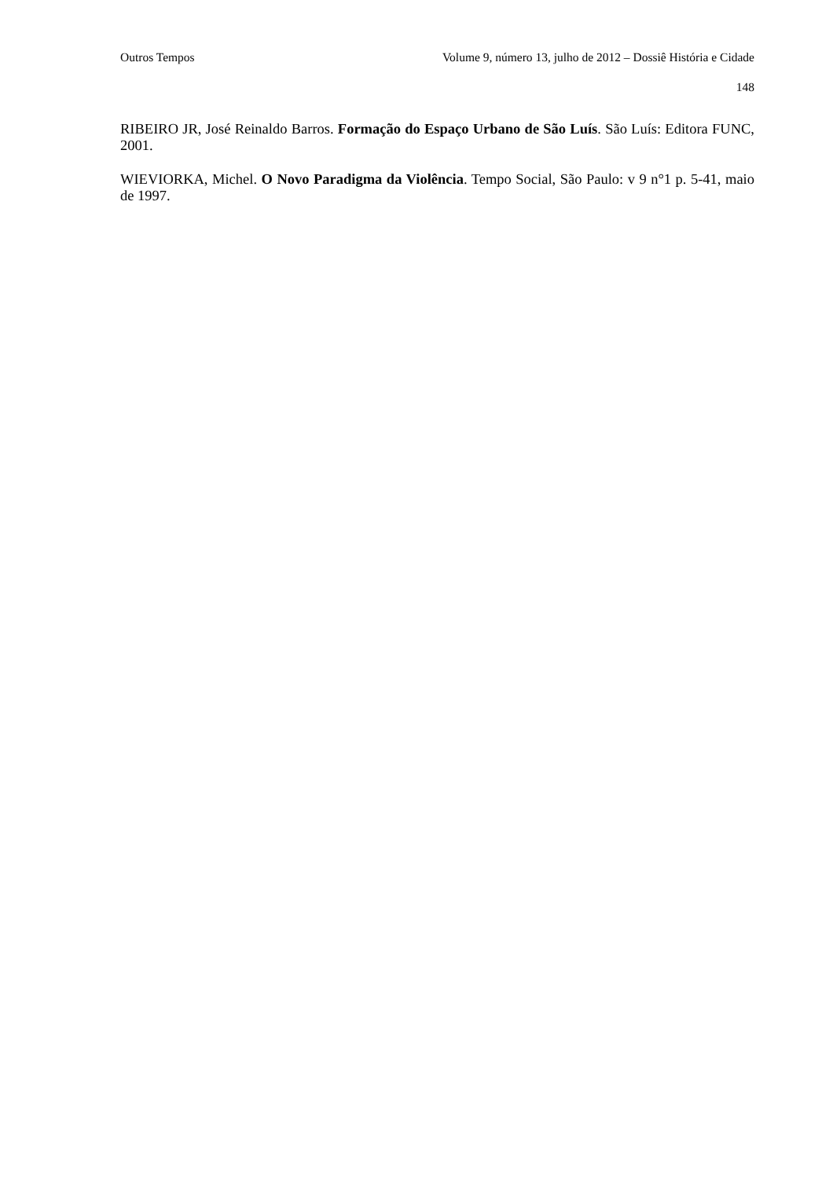Outros Tempos Volume 9, número 13, julho de 2012 – Dossiê História e Cidade
148
RIBEIRO JR, José Reinaldo Barros. Formação do Espaço Urbano de São Luís. São Luís: Editora FUNC, 2001.
WIEVIORKA, Michel. O Novo Paradigma da Violência. Tempo Social, São Paulo: v 9 n°1 p. 5-41, maio de 1997.